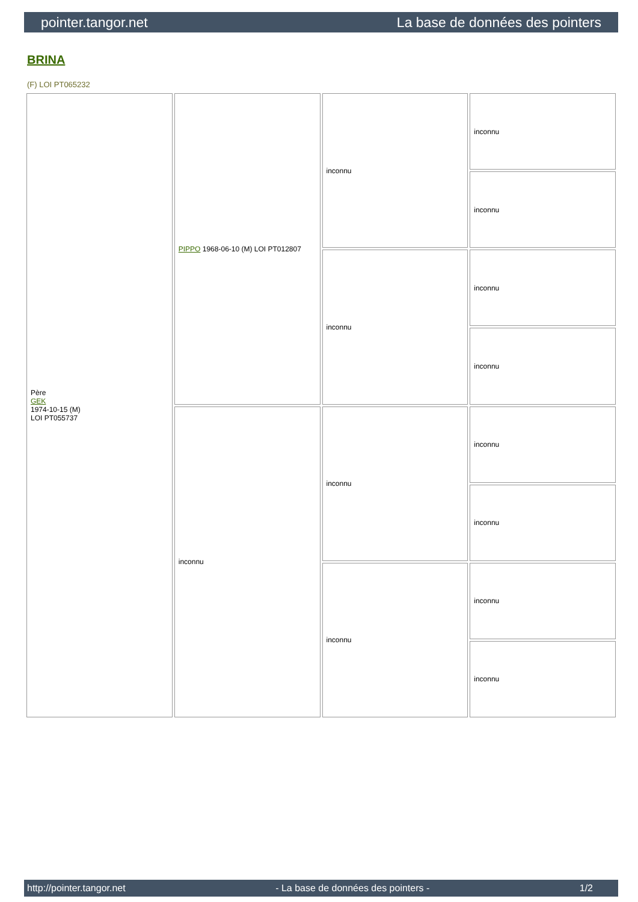pointer.tangor.net La base de données des pointers
BRINA
(F) LOI PT065232
| Père GEK 1974-10-15 (M) LOI PT055737 | PIPPO 1968-06-10 (M) LOI PT012807 | inconnu | inconnu |
| | | | inconnu |
| | | inconnu | inconnu |
| | | | inconnu |
| | inconnu | inconnu | inconnu |
| | | | inconnu |
| | | inconnu | inconnu |
| | | | inconnu |
http://pointer.tangor.net - La base de données des pointers - 1/2